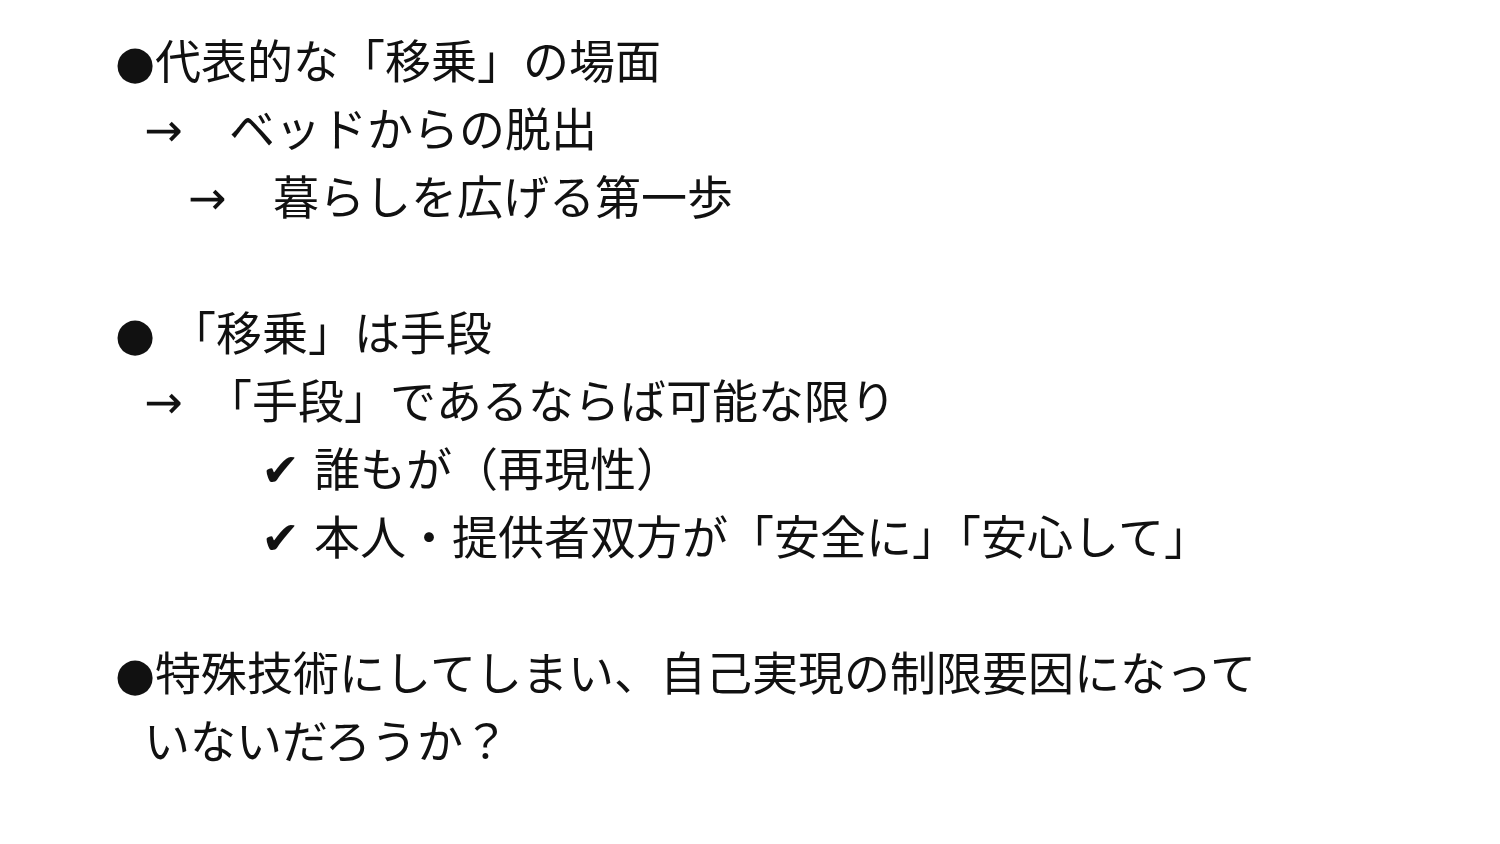●代表的な「移乗」の場面
→　ベッドからの脱出
→　暮らしを広げる第一歩
● 「移乗」は手段
→　「手段」であるならば可能な限り
✔ 誰もが（再現性）
✔ 本人・提供者双方が「安全に」「安心して」
●特殊技術にしてしまい、自己実現の制限要因になって
いないだろうか？